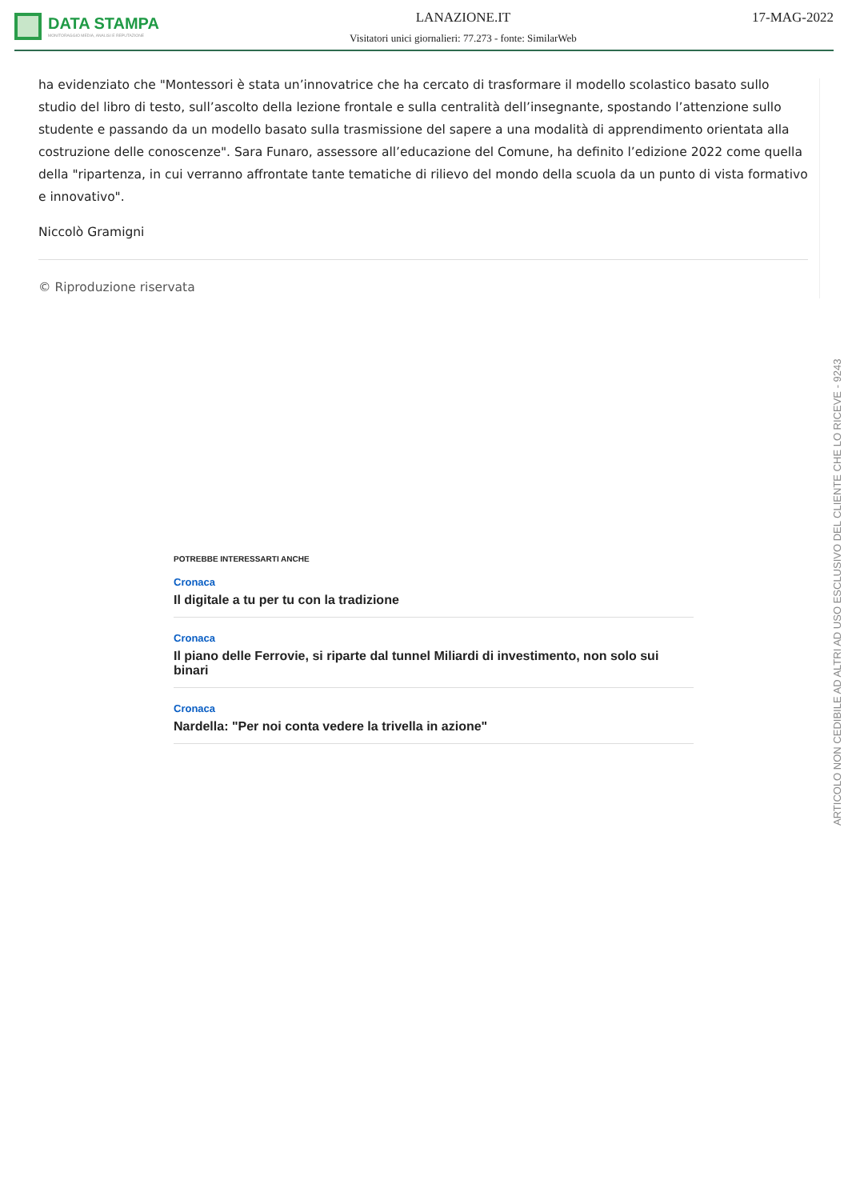DATA STAMPA
MONITORAGGIO MEDIA, ANALISI E REPUTAZIONE
LANAZIONE.IT
Visitatori unici giornalieri: 77.273 - fonte: SimilarWeb
17-MAG-2022
ha evidenziato che "Montessori è stata un’innovatrice che ha cercato di trasformare il modello scolastico basato sullo studio del libro di testo, sull’ascolto della lezione frontale e sulla centralità dell’insegnante, spostando l’attenzione sullo studente e passando da un modello basato sulla trasmissione del sapere a una modalità di apprendimento orientata alla costruzione delle conoscenze". Sara Funaro, assessore all’educazione del Comune, ha definito l’edizione 2022 come quella della "ripartenza, in cui verranno affrontate tante tematiche di rilievo del mondo della scuola da un punto di vista formativo e innovativo".
Niccolò Gramigni
© Riproduzione riservata
POTREBBE INTERESSARTI ANCHE
Cronaca
Il digitale a tu per tu con la tradizione
Cronaca
Il piano delle Ferrovie, si riparte dal tunnel Miliardi di investimento, non solo sui binari
Cronaca
Nardella: "Per noi conta vedere la trivella in azione"
ARTICOLO NON CEDIBILE AD ALTRI AD USO ESCLUSIVO DEL CLIENTE CHE LO RICEVE - 9243